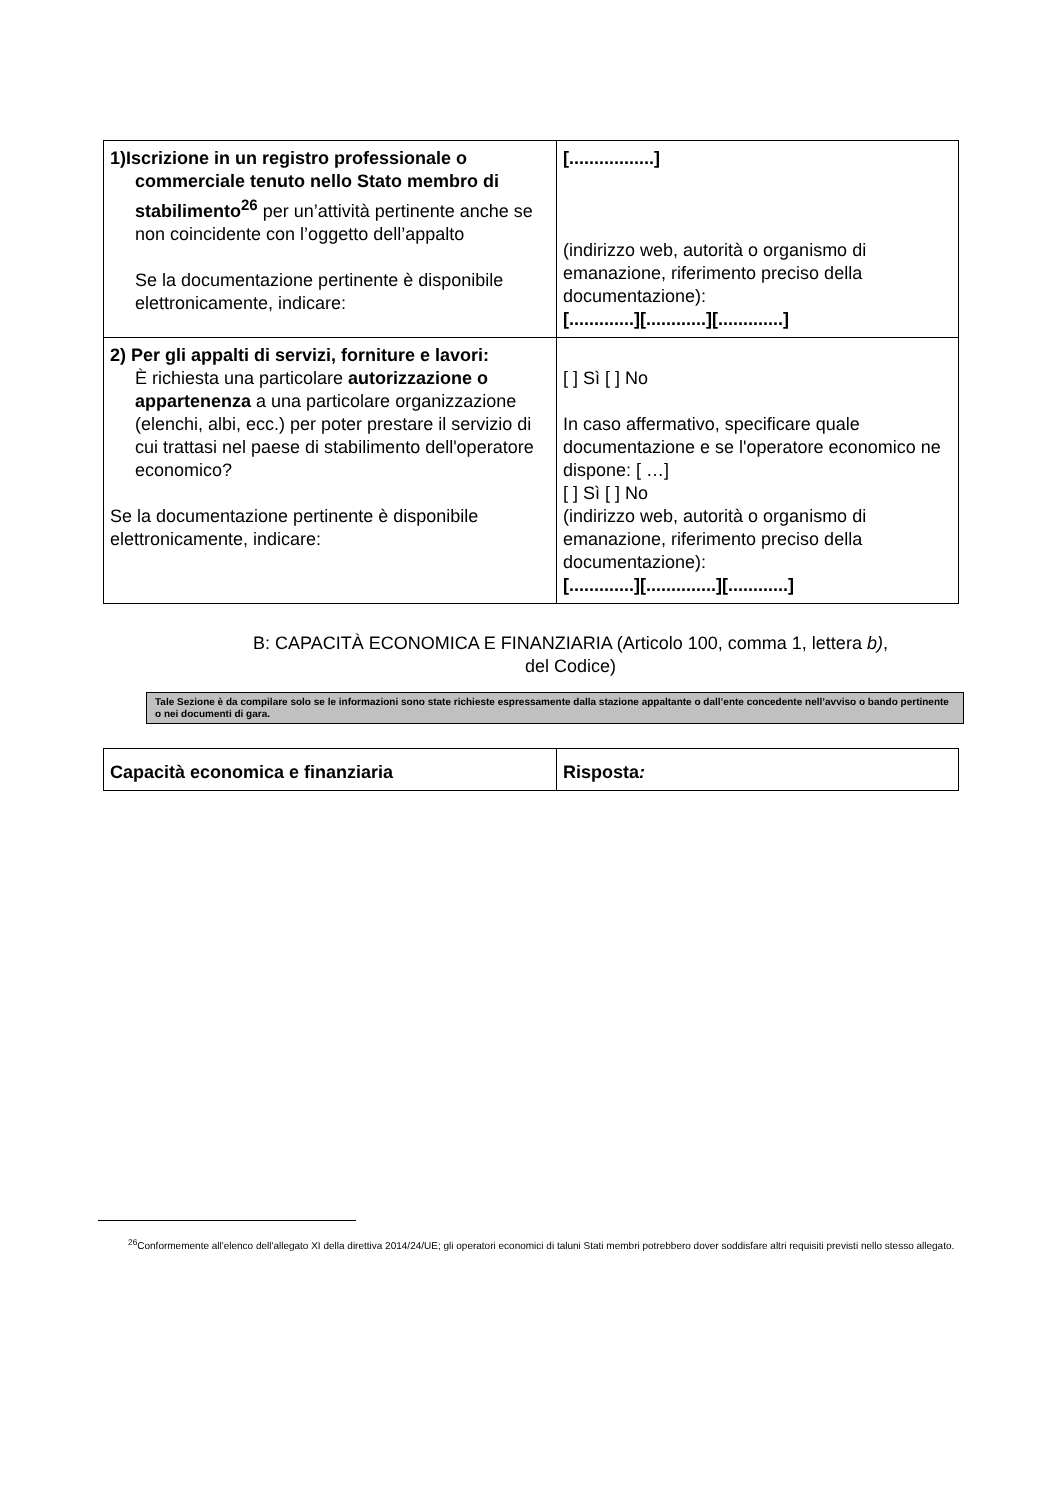| 1)Iscrizione in un registro professionale o commerciale tenuto nello Stato membro di stabilimento<sup>26</sup> per un’attività pertinente anche se non coincidente con l’oggetto dell’appalto Se la documentazione pertinente è disponibile elettronicamente, indicare: | [.................] (indirizzo web, autorità o organismo di emanazione, riferimento preciso della documentazione): [.............][............][.............] |
| 2) Per gli appalti di servizi, forniture e lavori: È richiesta una particolare autorizzazione o appartenenza a una particolare organizzazione (elenchi, albi, ecc.) per poter prestare il servizio di cui trattasi nel paese di stabilimento dell'operatore economico? Se la documentazione pertinente è disponibile elettronicamente, indicare: | [ ] Sì [ ] No In caso affermativo, specificare quale documentazione e se l'operatore economico ne dispone: [ …] [ ] Sì [ ] No (indirizzo web, autorità o organismo di emanazione, riferimento preciso della documentazione): [.............][..............][............] |
B: CAPACITÀ ECONOMICA E FINANZIARIA (Articolo 100, comma 1, lettera b),
del Codice)
Tale Sezione è da compilare solo se le informazioni sono state richieste espressamente dalla stazione appaltante o dall’ente concedente nell’avviso o bando pertinente o nei documenti di gara.
| Capacità economica e finanziaria | Risposta : |
<sup>26</sup> Conformemente all'elenco dell'allegato XI della direttiva 2014/24/UE; gli operatori economici di taluni Stati membri potrebbero dover soddisfare altri requisiti previsti nello stesso allegato.